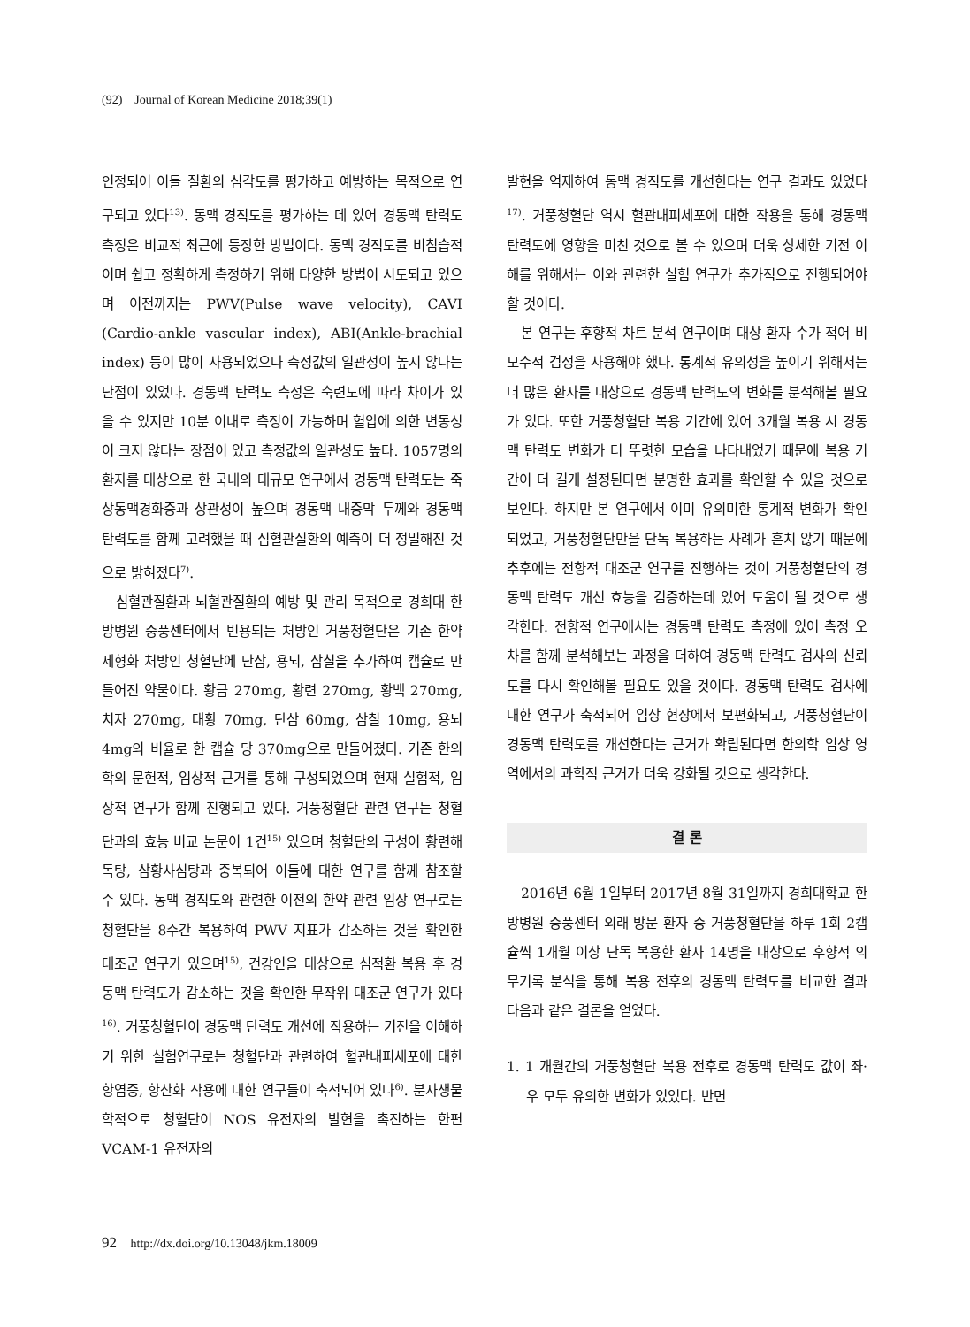(92) Journal of Korean Medicine 2018;39(1)
인정되어 이들 질환의 심각도를 평가하고 예방하는 목적으로 연구되고 있다<sup>13)</sup>. 동맥 경직도를 평가하는 데 있어 경동맥 탄력도 측정은 비교적 최근에 등장한 방법이다. 동맥 경직도를 비침습적이며 쉽고 정확하게 측정하기 위해 다양한 방법이 시도되고 있으며 이전까지는 PWV(Pulse wave velocity), CAVI (Cardio-ankle vascular index), ABI(Ankle-brachial index) 등이 많이 사용되었으나 측정값의 일관성이 높지 않다는 단점이 있었다. 경동맥 탄력도 측정은 숙련도에 따라 차이가 있을 수 있지만 10분 이내로 측정이 가능하며 혈압에 의한 변동성이 크지 않다는 장점이 있고 측정값의 일관성도 높다. 1057명의 환자를 대상으로 한 국내의 대규모 연구에서 경동맥 탄력도는 죽상동맥경화증과 상관성이 높으며 경동맥 내중막 두께와 경동맥 탄력도를 함께 고려했을 때 심혈관질환의 예측이 더 정밀해진 것으로 밝혀졌다<sup>7)</sup>.
심혈관질환과 뇌혈관질환의 예방 및 관리 목적으로 경희대 한방병원 중풍센터에서 빈용되는 처방인 거풍청혈단은 기존 한약 제형화 처방인 청혈단에 단삼, 용뇌, 삼칠을 추가하여 캡슐로 만들어진 약물이다. 황금 270mg, 황련 270mg, 황백 270mg, 치자 270mg, 대황 70mg, 단삼 60mg, 삼칠 10mg, 용뇌 4mg의 비율로 한 캡슐 당 370mg으로 만들어졌다. 기존 한의학의 문헌적, 임상적 근거를 통해 구성되었으며 현재 실험적, 임상적 연구가 함께 진행되고 있다. 거풍청혈단 관련 연구는 청혈단과의 효능 비교 논문이 1건<sup>15)</sup> 있으며 청혈단의 구성이 황련해독탕, 삼황사심탕과 중복되어 이들에 대한 연구를 함께 참조할 수 있다. 동맥 경직도와 관련한 이전의 한약 관련 임상 연구로는 청혈단을 8주간 복용하여 PWV 지표가 감소하는 것을 확인한 대조군 연구가 있으며<sup>15)</sup>, 건강인을 대상으로 심적환 복용 후 경동맥 탄력도가 감소하는 것을 확인한 무작위 대조군 연구가 있다<sup>16)</sup>. 거풍청혈단이 경동맥 탄력도 개선에 작용하는 기전을 이해하기 위한 실험연구로는 청혈단과 관련하여 혈관내피세포에 대한 항염증, 항산화 작용에 대한 연구들이 축적되어 있다<sup>6)</sup>. 분자생물학적으로 청혈단이 NOS 유전자의 발현을 촉진하는 한편 VCAM-1 유전자의
발현을 억제하여 동맥 경직도를 개선한다는 연구 결과도 있었다<sup>17)</sup>. 거풍청혈단 역시 혈관내피세포에 대한 작용을 통해 경동맥 탄력도에 영향을 미친 것으로 볼 수 있으며 더욱 상세한 기전 이해를 위해서는 이와 관련한 실험 연구가 추가적으로 진행되어야 할 것이다.
본 연구는 후향적 차트 분석 연구이며 대상 환자 수가 적어 비모수적 검정을 사용해야 했다. 통계적 유의성을 높이기 위해서는 더 많은 환자를 대상으로 경동맥 탄력도의 변화를 분석해볼 필요가 있다. 또한 거풍청혈단 복용 기간에 있어 3개월 복용 시 경동맥 탄력도 변화가 더 뚜렷한 모습을 나타내었기 때문에 복용 기간이 더 길게 설정된다면 분명한 효과를 확인할 수 있을 것으로 보인다. 하지만 본 연구에서 이미 유의미한 통계적 변화가 확인되었고, 거풍청혈단만을 단독 복용하는 사례가 흔치 않기 때문에 추후에는 전향적 대조군 연구를 진행하는 것이 거풍청혈단의 경동맥 탄력도 개선 효능을 검증하는데 있어 도움이 될 것으로 생각한다. 전향적 연구에서는 경동맥 탄력도 측정에 있어 측정 오차를 함께 분석해보는 과정을 더하여 경동맥 탄력도 검사의 신뢰도를 다시 확인해볼 필요도 있을 것이다. 경동맥 탄력도 검사에 대한 연구가 축적되어 임상 현장에서 보편화되고, 거풍청혈단이 경동맥 탄력도를 개선한다는 근거가 확립된다면 한의학 임상 영역에서의 과학적 근거가 더욱 강화될 것으로 생각한다.
결 론
2016년 6월 1일부터 2017년 8월 31일까지 경희대학교 한방병원 중풍센터 외래 방문 환자 중 거풍청혈단을 하루 1회 2캡슐씩 1개월 이상 단독 복용한 환자 14명을 대상으로 후향적 의무기록 분석을 통해 복용 전후의 경동맥 탄력도를 비교한 결과 다음과 같은 결론을 얻었다.
1. 1 개월간의 거풍청혈단 복용 전후로 경동맥 탄력도 값이 좌·우 모두 유의한 변화가 있었다. 반면
92 http://dx.doi.org/10.13048/jkm.18009